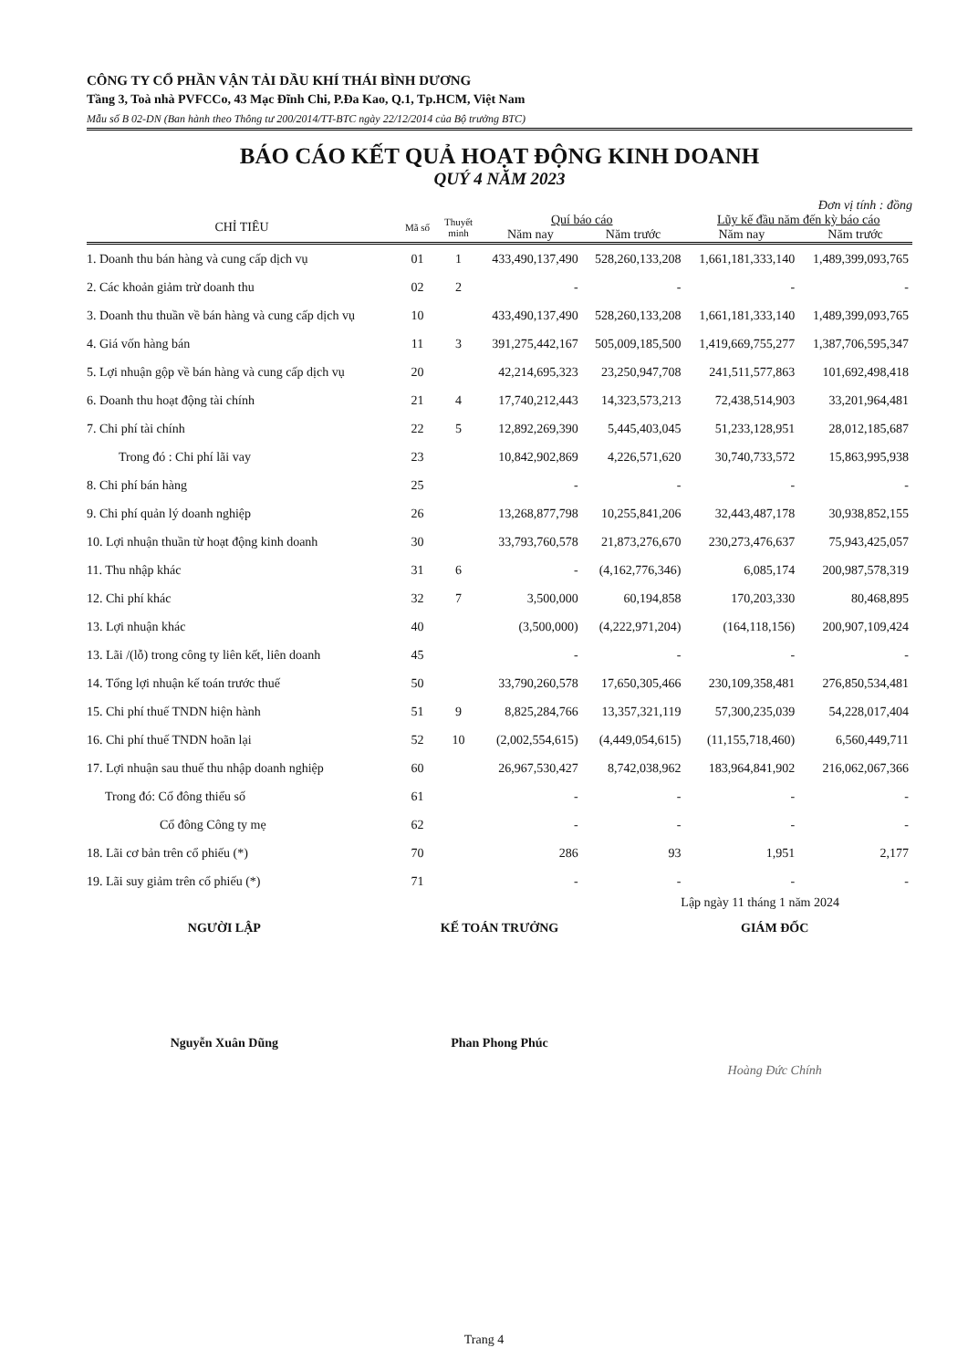CÔNG TY CỔ PHẦN VẬN TẢI DẦU KHÍ THÁI BÌNH DƯƠNG
Tầng 3, Toà nhà PVFCCo, 43 Mạc Đĩnh Chi, P.Đa Kao, Q.1, Tp.HCM, Việt Nam
Mẫu số B 02-DN (Ban hành theo Thông tư 200/2014/TT-BTC ngày 22/12/2014 của Bộ trưởng BTC)
BÁO CÁO KẾT QUẢ HOẠT ĐỘNG KINH DOANH
QUÝ 4 NĂM 2023
Đơn vị tính : đồng
| CHỈ TIÊU | Mã số | Thuyết minh | Quí báo cáo | | Lũy kế đầu năm đến kỳ báo cáo | |
| --- | --- | --- | --- | --- | --- | --- |
| | | | Năm nay | Năm trước | Năm nay | Năm trước |
| 1. Doanh thu bán hàng và cung cấp dịch vụ | 01 | 1 | 433,490,137,490 | 528,260,133,208 | 1,661,181,333,140 | 1,489,399,093,765 |
| 2. Các khoản giảm trừ doanh thu | 02 | 2 | - | - | - | - |
| 3. Doanh thu thuần về bán hàng và cung cấp dịch vụ | 10 | | 433,490,137,490 | 528,260,133,208 | 1,661,181,333,140 | 1,489,399,093,765 |
| 4. Giá vốn hàng bán | 11 | 3 | 391,275,442,167 | 505,009,185,500 | 1,419,669,755,277 | 1,387,706,595,347 |
| 5. Lợi nhuận gộp về bán hàng và cung cấp dịch vụ | 20 | | 42,214,695,323 | 23,250,947,708 | 241,511,577,863 | 101,692,498,418 |
| 6. Doanh thu hoạt động tài chính | 21 | 4 | 17,740,212,443 | 14,323,573,213 | 72,438,514,903 | 33,201,964,481 |
| 7. Chi phí tài chính | 22 | 5 | 12,892,269,390 | 5,445,403,045 | 51,233,128,951 | 28,012,185,687 |
| Trong đó : Chi phí lãi vay | 23 | | 10,842,902,869 | 4,226,571,620 | 30,740,733,572 | 15,863,995,938 |
| 8. Chi phí bán hàng | 25 | | - | - | - | - |
| 9. Chi phí quản lý doanh nghiệp | 26 | | 13,268,877,798 | 10,255,841,206 | 32,443,487,178 | 30,938,852,155 |
| 10. Lợi nhuận thuần từ hoạt động kinh doanh | 30 | | 33,793,760,578 | 21,873,276,670 | 230,273,476,637 | 75,943,425,057 |
| 11. Thu nhập khác | 31 | 6 | - | (4,162,776,346) | 6,085,174 | 200,987,578,319 |
| 12. Chi phí khác | 32 | 7 | 3,500,000 | 60,194,858 | 170,203,330 | 80,468,895 |
| 13. Lợi nhuận khác | 40 | | (3,500,000) | (4,222,971,204) | (164,118,156) | 200,907,109,424 |
| 13. Lãi /(lỗ) trong công ty liên kết, liên doanh | 45 | | - | - | - | - |
| 14. Tổng lợi nhuận kế toán trước thuế | 50 | | 33,790,260,578 | 17,650,305,466 | 230,109,358,481 | 276,850,534,481 |
| 15. Chi phí thuế TNDN hiện hành | 51 | 9 | 8,825,284,766 | 13,357,321,119 | 57,300,235,039 | 54,228,017,404 |
| 16. Chi phí thuế TNDN hoãn lại | 52 | 10 | (2,002,554,615) | (4,449,054,615) | (11,155,718,460) | 6,560,449,711 |
| 17. Lợi nhuận sau thuế thu nhập doanh nghiệp | 60 | | 26,967,530,427 | 8,742,038,962 | 183,964,841,902 | 216,062,067,366 |
| Trong đó: Cổ đông thiểu số | 61 | | - | - | - | - |
| Cổ đông Công ty mẹ | 62 | | - | - | - | - |
| 18. Lãi cơ bản trên cổ phiếu (*) | 70 | | 286 | 93 | 1,951 | 2,177 |
| 19. Lãi suy giảm trên cổ phiếu (*) | 71 | | - | - | - | - |
Lập ngày 11 tháng 1 năm 2024
NGƯỜI LẬP KẾ TOÁN TRƯỞNG GIÁM ĐỐC
Nguyễn Xuân Dũng Phan Phong Phúc
Hoàng Đức Chính
Trang 4